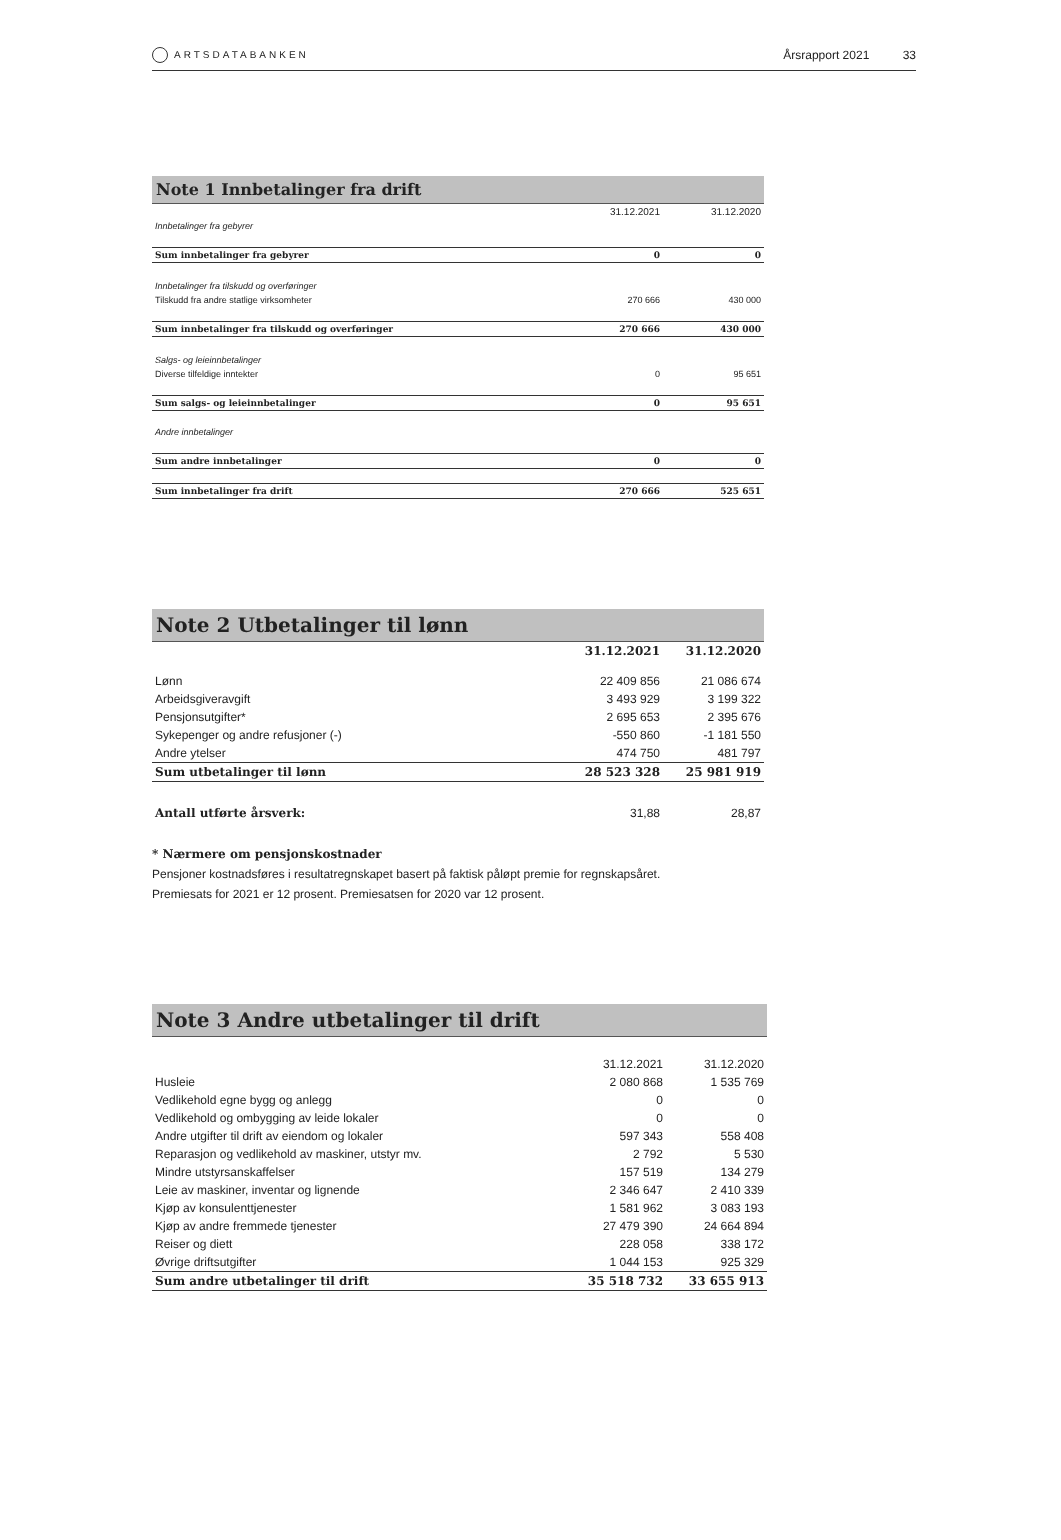ARTSDATABANKEN
Årsrapport 2021 33
Note 1 Innbetalinger fra drift
| | 31.12.2021 | 31.12.2020 |
| Innbetalinger fra gebyrer | | |
| Sum innbetalinger fra gebyrer | 0 | 0 |
| Innbetalinger fra tilskudd og overføringer | | |
| Tilskudd fra andre statlige virksomheter | 270 666 | 430 000 |
| Sum innbetalinger fra tilskudd og overføringer | 270 666 | 430 000 |
| Salgs- og leieinnbetalinger | | |
| Diverse tilfeldige inntekter | 0 | 95 651 |
| Sum salgs- og leieinnbetalinger | 0 | 95 651 |
| Andre innbetalinger | | |
| Sum andre innbetalinger | 0 | 0 |
| Sum innbetalinger fra drift | 270 666 | 525 651 |
Note 2 Utbetalinger til lønn
| | 31.12.2021 | 31.12.2020 |
| Lønn | 22 409 856 | 21 086 674 |
| Arbeidsgiveravgift | 3 493 929 | 3 199 322 |
| Pensjonsutgifter* | 2 695 653 | 2 395 676 |
| Sykepenger og andre refusjoner (-) | -550 860 | -1 181 550 |
| Andre ytelser | 474 750 | 481 797 |
| Sum utbetalinger til lønn | 28 523 328 | 25 981 919 |
| Antall utførte årsverk: | 31,88 | 28,87 |
* Nærmere om pensjonskostnader
Pensjoner kostnadsføres i resultatregnskapet basert på faktisk påløpt premie for regnskapsåret.
Premiesats for 2021 er 12 prosent. Premiesatsen for 2020 var 12 prosent.
Note 3 Andre utbetalinger til drift
| | 31.12.2021 | 31.12.2020 |
| Husleie | 2 080 868 | 1 535 769 |
| Vedlikehold egne bygg og anlegg | 0 | 0 |
| Vedlikehold og ombygging av leide lokaler | 0 | 0 |
| Andre utgifter til drift av eiendom og lokaler | 597 343 | 558 408 |
| Reparasjon og vedlikehold av maskiner, utstyr mv. | 2 792 | 5 530 |
| Mindre utstyrsanskaffelser | 157 519 | 134 279 |
| Leie av maskiner, inventar og lignende | 2 346 647 | 2 410 339 |
| Kjøp av konsulenttjenester | 1 581 962 | 3 083 193 |
| Kjøp av andre fremmede tjenester | 27 479 390 | 24 664 894 |
| Reiser og diett | 228 058 | 338 172 |
| Øvrige driftsutgifter | 1 044 153 | 925 329 |
| Sum andre utbetalinger til drift | 35 518 732 | 33 655 913 |